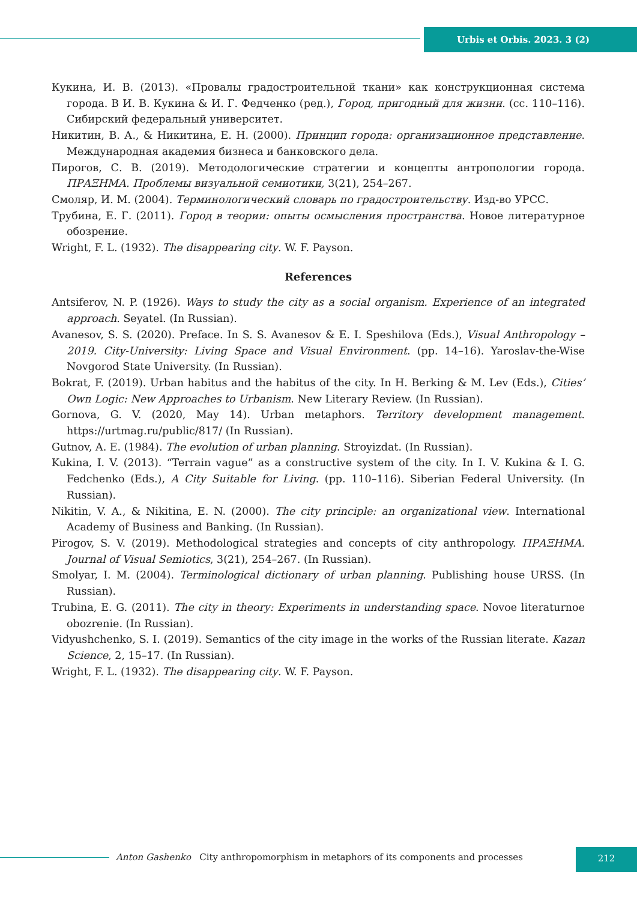Urbis et Orbis. 2023. 3 (2)
Кукина, И. В. (2013). «Провалы градостроительной ткани» как конструкционная система города. В И. В. Кукина & И. Г. Федченко (ред.), Город, пригодный для жизни. (сс. 110–116). Сибирский федеральный университет.
Никитин, В. А., & Никитина, Е. Н. (2000). Принцип города: организационное представление. Международная академия бизнеса и банковского дела.
Пирогов, С. В. (2019). Методологические стратегии и концепты антропологии города. ПРАΞНМА. Проблемы визуальной семиотики, 3(21), 254–267.
Смоляр, И. М. (2004). Терминологический словарь по градостроительству. Изд-во УРСС.
Трубина, Е. Г. (2011). Город в теории: опыты осмысления пространства. Новое литературное обозрение.
Wright, F. L. (1932). The disappearing city. W. F. Payson.
References
Antsiferov, N. P. (1926). Ways to study the city as a social organism. Experience of an integrated approach. Seyatel. (In Russian).
Avanesov, S. S. (2020). Preface. In S. S. Avanesov & E. I. Speshilova (Eds.), Visual Anthropology – 2019. City-University: Living Space and Visual Environment. (pp. 14–16). Yaroslav-the-Wise Novgorod State University. (In Russian).
Bokrat, F. (2019). Urban habitus and the habitus of the city. In H. Berking & M. Lev (Eds.), Cities’ Own Logic: New Approaches to Urbanism. New Literary Review. (In Russian).
Gornova, G. V. (2020, May 14). Urban metaphors. Territory development management. https://urtmag.ru/public/817/ (In Russian).
Gutnov, A. E. (1984). The evolution of urban planning. Stroyizdat. (In Russian).
Kukina, I. V. (2013). “Terrain vague” as a constructive system of the city. In I. V. Kukina & I. G. Fedchenko (Eds.), A City Suitable for Living. (pp. 110–116). Siberian Federal University. (In Russian).
Nikitin, V. A., & Nikitina, E. N. (2000). The city principle: an organizational view. International Academy of Business and Banking. (In Russian).
Pirogov, S. V. (2019). Methodological strategies and concepts of city anthropology. ПРАΞНМА. Journal of Visual Semiotics, 3(21), 254–267. (In Russian).
Smolyar, I. M. (2004). Terminological dictionary of urban planning. Publishing house URSS. (In Russian).
Trubina, E. G. (2011). The city in theory: Experiments in understanding space. Novoe literaturnoe obozrenie. (In Russian).
Vidyushchenko, S. I. (2019). Semantics of the city image in the works of the Russian literate. Kazan Science, 2, 15–17. (In Russian).
Wright, F. L. (1932). The disappearing city. W. F. Payson.
Anton Gashenko City anthropomorphism in metaphors of its components and processes
212